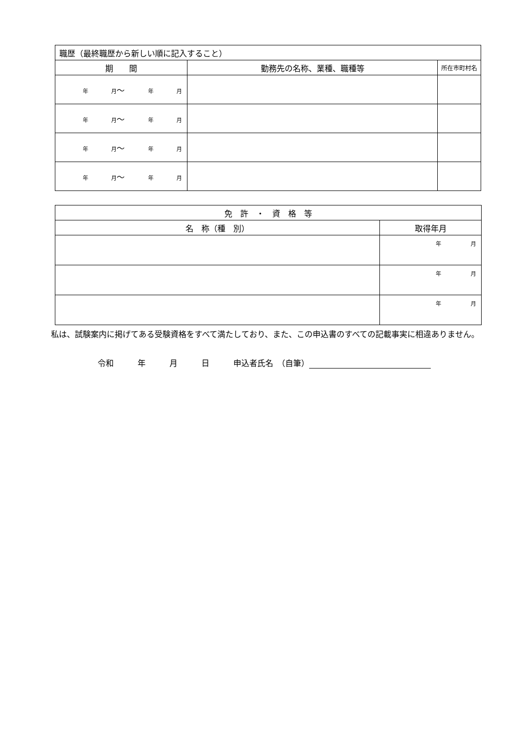| 職歴（最終職歴から新しい順に記入すること） | | |
| 期 間 | 勤務先の名称、業種、職種等 | 所在市町村名 |
| 年 月 〜 年 月 | | |
| 年 月 〜 年 月 | | |
| 年 月 〜 年 月 | | |
| 年 月 〜 年 月 | | |
| 免 許 ・ 資 格 等 | |
| 名 称（種 別） | 取得年月 |
| | 年 月 |
| | 年 月 |
| | 年 月 |
私は、試験案内に掲げてある受験資格をすべて満たしており、また、この申込書のすべての記載事実に相違ありません。
令和　　　年　　　月　　　日　　　申込者氏名　（自筆）